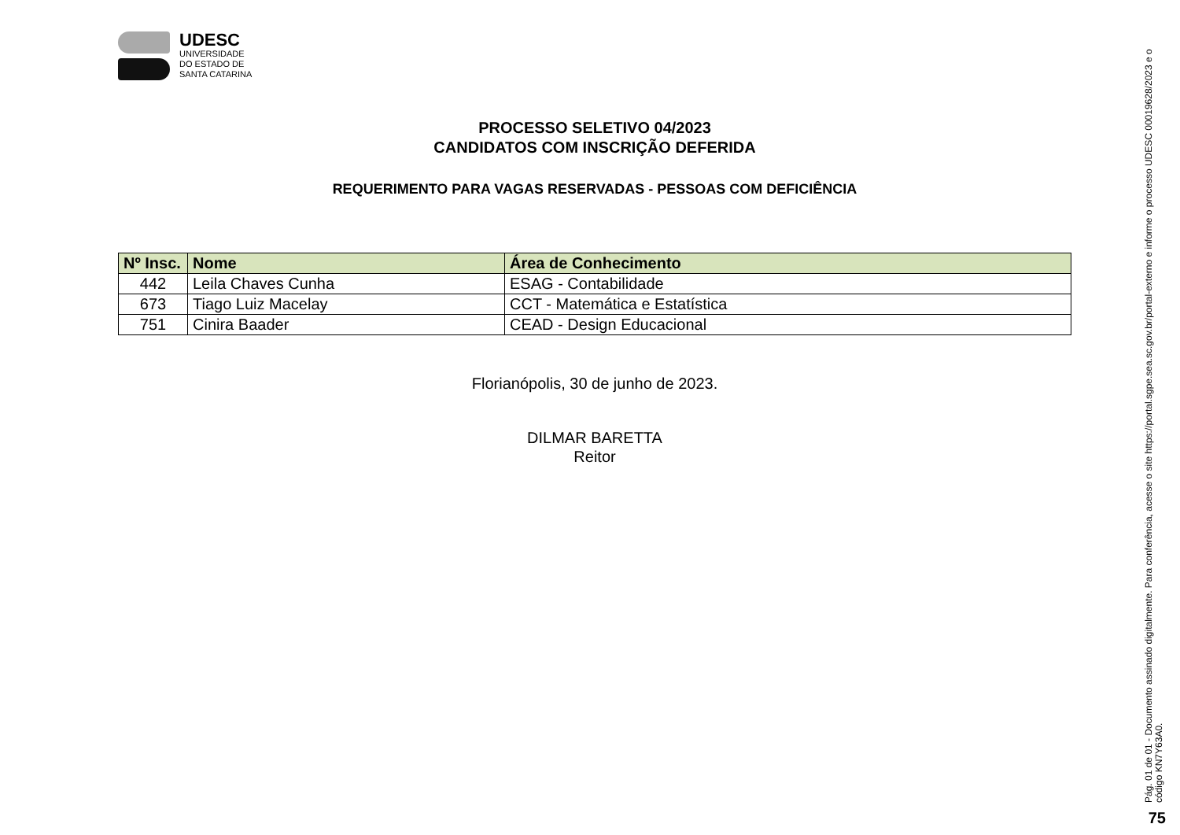UDESC
UNIVERSIDADE
DO ESTADO DE
SANTA CATARINA
PROCESSO SELETIVO 04/2023
CANDIDATOS COM INSCRIÇÃO DEFERIDA
REQUERIMENTO PARA VAGAS RESERVADAS - PESSOAS COM DEFICIÊNCIA
| Nº Insc. | Nome | Área de Conhecimento |
| --- | --- | --- |
| 442 | Leila Chaves Cunha | ESAG - Contabilidade |
| 673 | Tiago Luiz Macelay | CCT - Matemática e Estatística |
| 751 | Cinira Baader | CEAD - Design Educacional |
Florianópolis, 30 de junho de 2023.
DILMAR BARETTA
Reitor
Pág. 01 de 01 - Documento assinado digitalmente. Para conferência, acesse o site https://portal.sgpe.sea.sc.gov.br/portal-externo e informe o processo UDESC 00019628/2023 e o código KN7Y63A0.
75